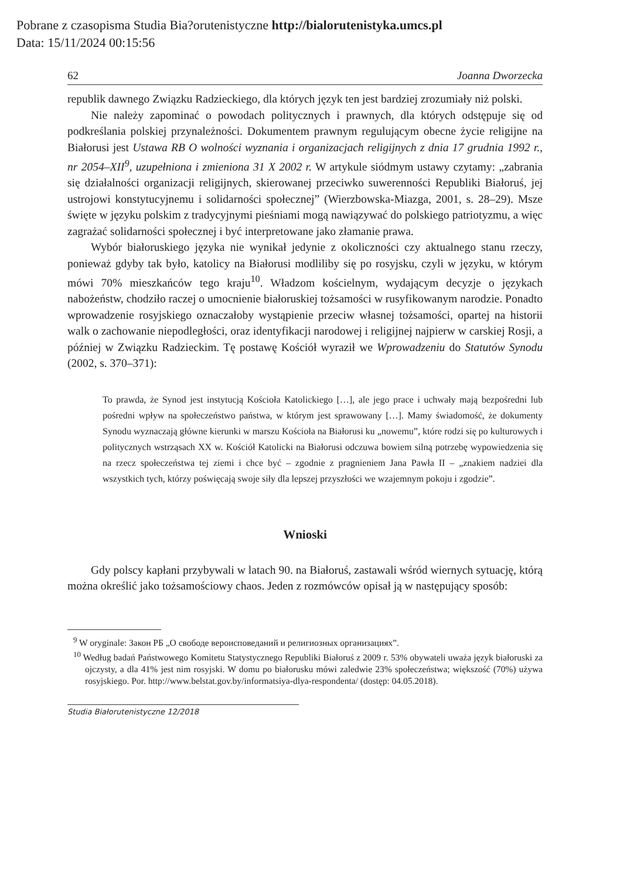Pobrane z czasopisma Studia Bia?orutenistyczne http://bialorutenistyka.umcs.pl
Data: 15/11/2024 00:15:56
62 Joanna Dworzecka
republik dawnego Związku Radzieckiego, dla których język ten jest bardziej zrozumiały niż polski.
Nie należy zapominać o powodach politycznych i prawnych, dla których odstępuje się od podkreślania polskiej przynależności. Dokumentem prawnym regulującym obecne życie religijne na Białorusi jest Ustawa RB O wolności wyznania i organizacjach religijnych z dnia 17 grudnia 1992 r., nr 2054–XII<sup>9</sup>, uzupełniona i zmieniona 31 X 2002 r. W artykule siódmym ustawy czytamy: „zabrania się działalności organizacji religijnych, skierowanej przeciwko suwerenności Republiki Białoruś, jej ustrojowi konstytucyjnemu i solidarności społecznej” (Wierzbowska-Miazga, 2001, s. 28–29). Msze święte w języku polskim z tradycyjnymi pieśniami mogą nawiązywać do polskiego patriotyzmu, a więc zagrażać solidarności społecznej i być interpretowane jako złamanie prawa.
Wybór białoruskiego języka nie wynikał jedynie z okoliczności czy aktualnego stanu rzeczy, ponieważ gdyby tak było, katolicy na Białorusi modliliby się po rosyjsku, czyli w języku, w którym mówi 70% mieszkańców tego kraju<sup>10</sup>. Władzom kościelnym, wydającym decyzje o językach nabożeństw, chodziło raczej o umocnienie białoruskiej tożsamości w rusyfikowanym narodzie. Ponadto wprowadzenie rosyjskiego oznaczałoby wystąpienie przeciw własnej tożsamości, opartej na historii walk o zachowanie niepodległości, oraz identyfikacji narodowej i religijnej najpierw w carskiej Rosji, a później w Związku Radzieckim. Tę postawę Kościół wyraził we Wprowadzeniu do Statutów Synodu (2002, s. 370–371):
To prawda, że Synod jest instytucją Kościoła Katolickiego […], ale jego prace i uchwały mają bezpośredni lub pośredni wpływ na społeczeństwo państwa, w którym jest sprawowany […]. Mamy świadomość, że dokumenty Synodu wyznaczają główne kierunki w marszu Kościoła na Białorusi ku „nowemu”, które rodzi się po kulturowych i politycznych wstrząsach XX w. Kościół Katolicki na Białorusi odczuwa bowiem silną potrzebę wypowiedzenia się na rzecz społeczeństwa tej ziemi i chce być – zgodnie z pragnieniem Jana Pawła II – „znakiem nadziei dla wszystkich tych, którzy poświęcają swoje siły dla lepszej przyszłości we wzajemnym pokoju i zgodzie”.
Wnioski
Gdy polscy kapłani przybywali w latach 90. na Białoruś, zastawali wśród wiernych sytuację, którą można określić jako tożsamościowy chaos. Jeden z rozmówców opisał ją w następujący sposób:
<sup>9</sup> W oryginale: Закон РБ „О свободе вероисповеданий и религиозных организациях”.
<sup>10</sup> Według badań Państwowego Komitetu Statystycznego Republiki Białoruś z 2009 r. 53% obywateli uważa język białoruski za ojczysty, a dla 41% jest nim rosyjski. W domu po białorusku mówi zaledwie 23% społeczeństwa; większość (70%) używa rosyjskiego. Por. http://www.belstat.gov.by/informatsiya-dlya-respondenta/ (dostęp: 04.05.2018).
Studia Białorutenistyczne 12/2018